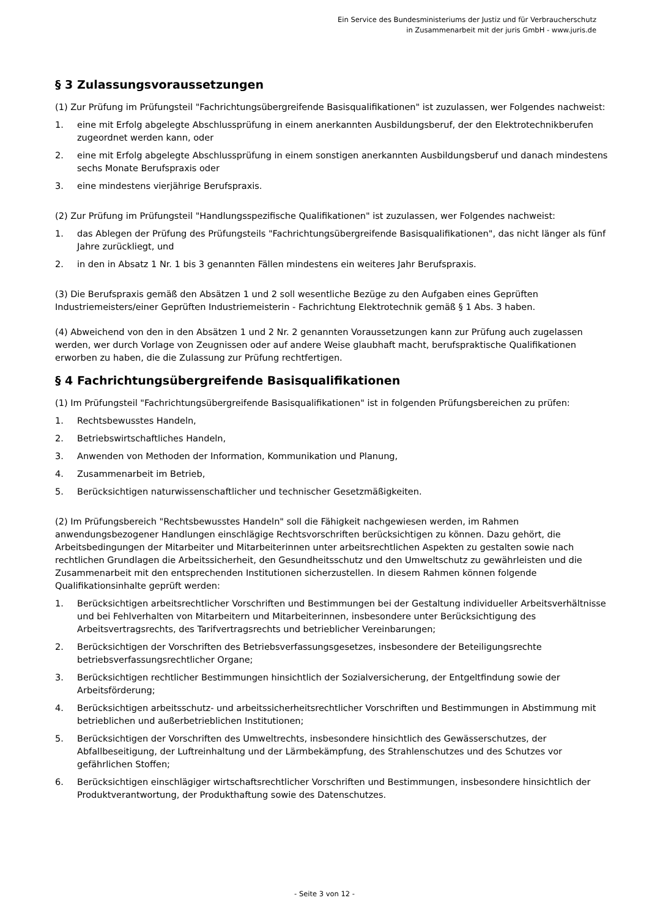Ein Service des Bundesministeriums der Justiz und für Verbraucherschutz
in Zusammenarbeit mit der juris GmbH - www.juris.de
§ 3 Zulassungsvoraussetzungen
(1) Zur Prüfung im Prüfungsteil "Fachrichtungsübergreifende Basisqualifikationen" ist zuzulassen, wer Folgendes nachweist:
1. eine mit Erfolg abgelegte Abschlussprüfung in einem anerkannten Ausbildungsberuf, der den Elektrotechnikberufen zugeordnet werden kann, oder
2. eine mit Erfolg abgelegte Abschlussprüfung in einem sonstigen anerkannten Ausbildungsberuf und danach mindestens sechs Monate Berufspraxis oder
3. eine mindestens vierjährige Berufspraxis.
(2) Zur Prüfung im Prüfungsteil "Handlungsspezifische Qualifikationen" ist zuzulassen, wer Folgendes nachweist:
1. das Ablegen der Prüfung des Prüfungsteils "Fachrichtungsübergreifende Basisqualifikationen", das nicht länger als fünf Jahre zurückliegt, und
2. in den in Absatz 1 Nr. 1 bis 3 genannten Fällen mindestens ein weiteres Jahr Berufspraxis.
(3) Die Berufspraxis gemäß den Absätzen 1 und 2 soll wesentliche Bezüge zu den Aufgaben eines Geprüften Industriemeisters/einer Geprüften Industriemeisterin - Fachrichtung Elektrotechnik gemäß § 1 Abs. 3 haben.
(4) Abweichend von den in den Absätzen 1 und 2 Nr. 2 genannten Voraussetzungen kann zur Prüfung auch zugelassen werden, wer durch Vorlage von Zeugnissen oder auf andere Weise glaubhaft macht, berufspraktische Qualifikationen erworben zu haben, die die Zulassung zur Prüfung rechtfertigen.
§ 4 Fachrichtungsübergreifende Basisqualifikationen
(1) Im Prüfungsteil "Fachrichtungsübergreifende Basisqualifikationen" ist in folgenden Prüfungsbereichen zu prüfen:
1. Rechtsbewusstes Handeln,
2. Betriebswirtschaftliches Handeln,
3. Anwenden von Methoden der Information, Kommunikation und Planung,
4. Zusammenarbeit im Betrieb,
5. Berücksichtigen naturwissenschaftlicher und technischer Gesetzmäßigkeiten.
(2) Im Prüfungsbereich "Rechtsbewusstes Handeln" soll die Fähigkeit nachgewiesen werden, im Rahmen anwendungsbezogener Handlungen einschlägige Rechtsvorschriften berücksichtigen zu können. Dazu gehört, die Arbeitsbedingungen der Mitarbeiter und Mitarbeiterinnen unter arbeitsrechtlichen Aspekten zu gestalten sowie nach rechtlichen Grundlagen die Arbeitssicherheit, den Gesundheitsschutz und den Umweltschutz zu gewährleisten und die Zusammenarbeit mit den entsprechenden Institutionen sicherzustellen. In diesem Rahmen können folgende Qualifikationsinhalte geprüft werden:
1. Berücksichtigen arbeitsrechtlicher Vorschriften und Bestimmungen bei der Gestaltung individueller Arbeitsverhältnisse und bei Fehlverhalten von Mitarbeitern und Mitarbeiterinnen, insbesondere unter Berücksichtigung des Arbeitsvertragsrechts, des Tarifvertragsrechts und betrieblicher Vereinbarungen;
2. Berücksichtigen der Vorschriften des Betriebsverfassungsgesetzes, insbesondere der Beteiligungsrechte betriebsverfassungsrechtlicher Organe;
3. Berücksichtigen rechtlicher Bestimmungen hinsichtlich der Sozialversicherung, der Entgeltfindung sowie der Arbeitsförderung;
4. Berücksichtigen arbeitsschutz- und arbeitssicherheitsrechtlicher Vorschriften und Bestimmungen in Abstimmung mit betrieblichen und außerbetrieblichen Institutionen;
5. Berücksichtigen der Vorschriften des Umweltrechts, insbesondere hinsichtlich des Gewässerschutzes, der Abfallbeseitigung, der Luftreinhaltung und der Lärmbekämpfung, des Strahlenschutzes und des Schutzes vor gefährlichen Stoffen;
6. Berücksichtigen einschlägiger wirtschaftsrechtlicher Vorschriften und Bestimmungen, insbesondere hinsichtlich der Produktverantwortung, der Produkthaftung sowie des Datenschutzes.
- Seite 3 von 12 -